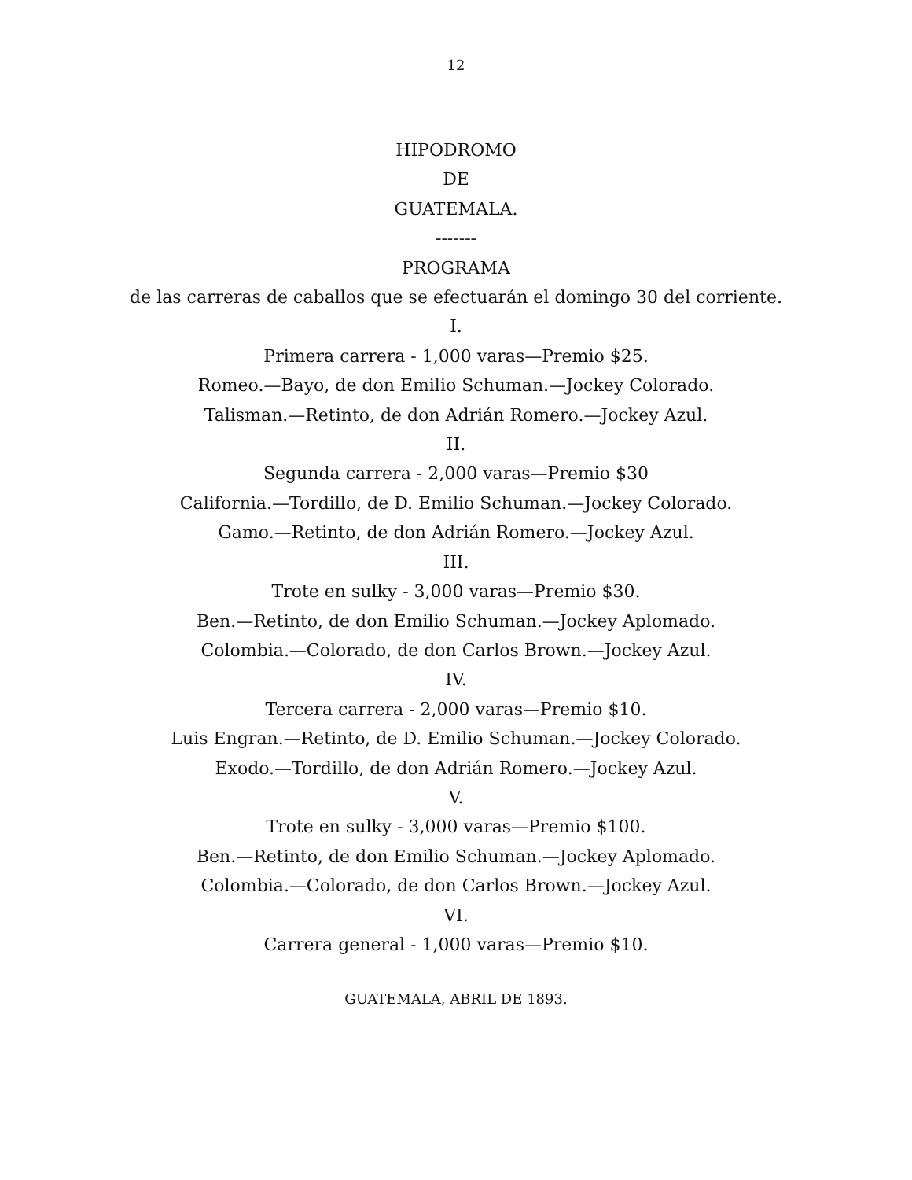12
HIPODROMO
DE
GUATEMALA.
-------
PROGRAMA
de las carreras de caballos que se efectuarán el domingo 30 del corriente.
I.
Primera carrera - 1,000 varas—Premio $25.
Romeo.—Bayo, de don Emilio Schuman.—Jockey Colorado.
Talisman.—Retinto, de don Adrián Romero.—Jockey Azul.
II.
Segunda carrera - 2,000 varas—Premio $30
California.—Tordillo, de D. Emilio Schuman.—Jockey Colorado.
Gamo.—Retinto, de don Adrián Romero.—Jockey Azul.
III.
Trote en sulky - 3,000 varas—Premio $30.
Ben.—Retinto, de don Emilio Schuman.—Jockey Aplomado.
Colombia.—Colorado, de don Carlos Brown.—Jockey Azul.
IV.
Tercera carrera - 2,000 varas—Premio $10.
Luis Engran.—Retinto, de D. Emilio Schuman.—Jockey Colorado.
Exodo.—Tordillo, de don Adrián Romero.—Jockey Azul.
V.
Trote en sulky - 3,000 varas—Premio $100.
Ben.—Retinto, de don Emilio Schuman.—Jockey Aplomado.
Colombia.—Colorado, de don Carlos Brown.—Jockey Azul.
VI.
Carrera general - 1,000 varas—Premio $10.
GUATEMALA, ABRIL DE 1893.